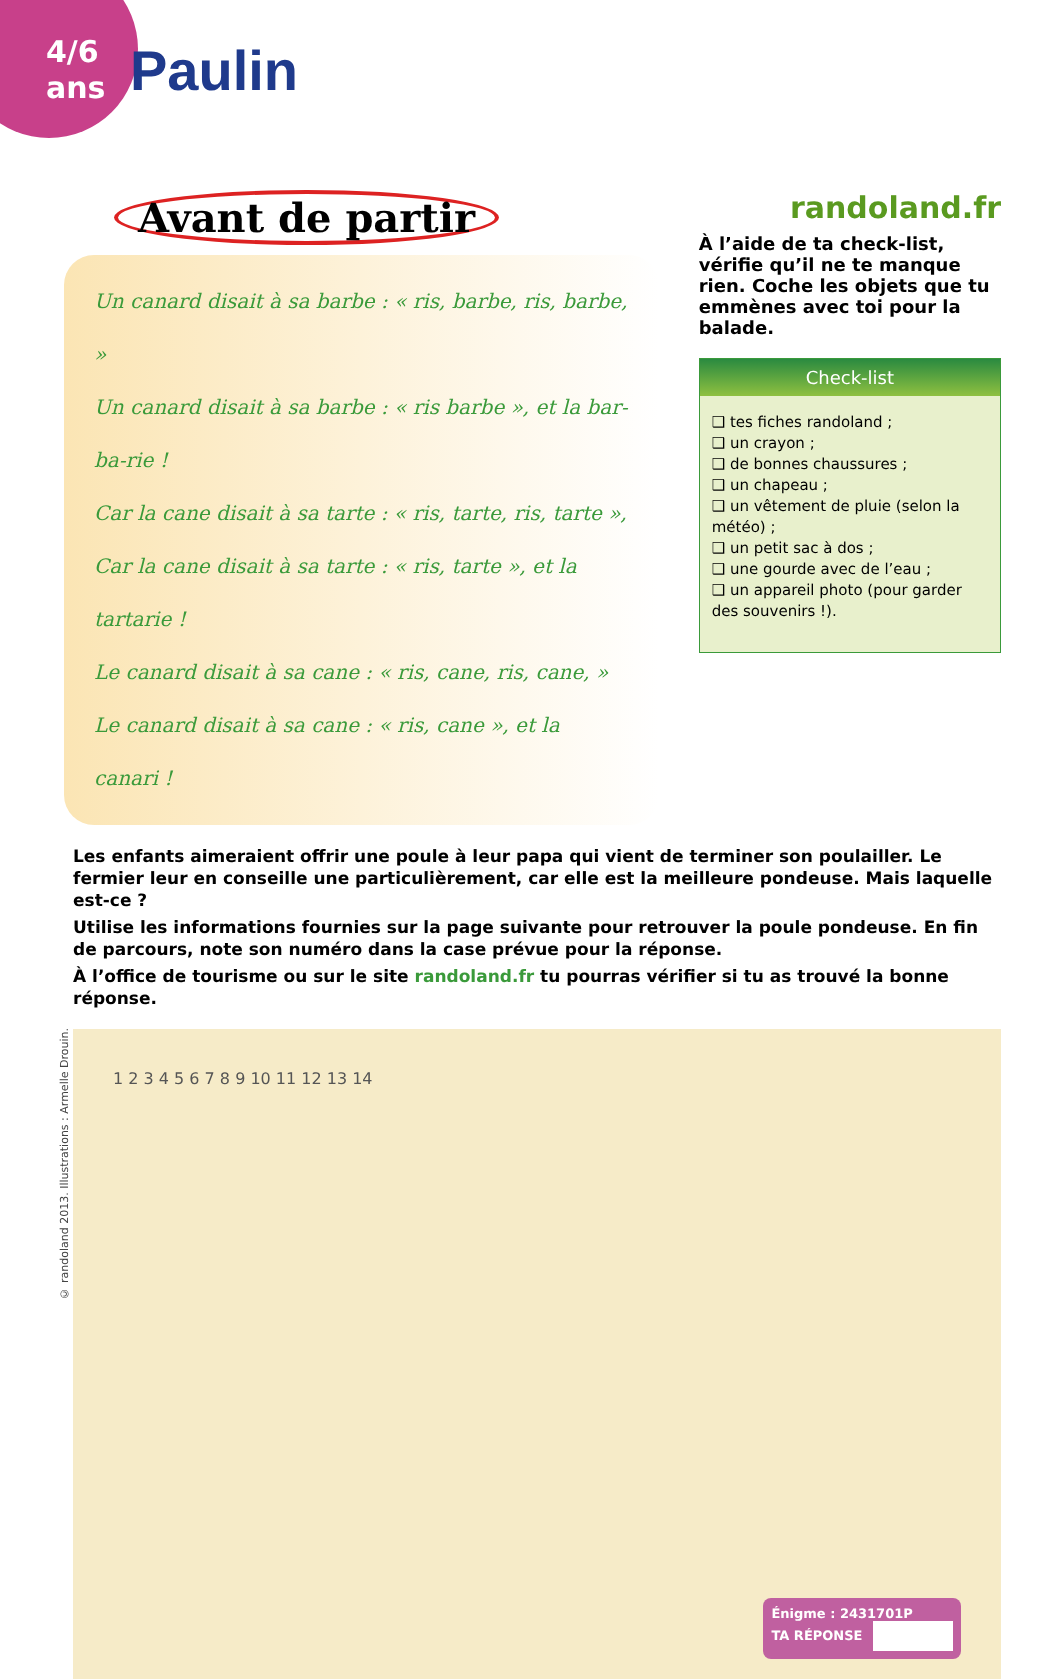4/6
ans
Paulin
Avant de partir
Un canard disait à sa barbe : « ris, barbe, ris, barbe, »
Un canard disait à sa barbe : « ris barbe », et la bar-ba-rie !
Car la cane disait à sa tarte : « ris, tarte, ris, tarte »,
Car la cane disait à sa tarte : « ris, tarte », et la tartarie !
Le canard disait à sa cane : « ris, cane, ris, cane, »
Le canard disait à sa cane : « ris, cane », et la canari !
randoland.fr
À l’aide de ta check-list, vérifie qu’il ne te manque rien. Coche les objets que tu emmènes avec toi pour la balade.
Check-list
❑ tes fiches randoland ;
❑ un crayon ;
❑ de bonnes chaussures ;
❑ un chapeau ;
❑ un vêtement de pluie (selon la météo) ;
❑ un petit sac à dos ;
❑ une gourde avec de l’eau ;
❑ un appareil photo (pour garder des souvenirs !).
Les enfants aimeraient offrir une poule à leur papa qui vient de terminer son poulailler. Le fermier leur en conseille une particulièrement, car elle est la meilleure pondeuse. Mais laquelle est-ce ?
Utilise les informations fournies sur la page suivante pour retrouver la poule pondeuse. En fin de parcours, note son numéro dans la case prévue pour la réponse.
À l’office de tourisme ou sur le site randoland.fr tu pourras vérifier si tu as trouvé la bonne réponse.
1 2 3 4 5 6 7 8 9 10 11 12 13 14
Énigme : 2431701P
TA RÉPONSE
© randoland 2013. Illustrations : Armelle Drouin.